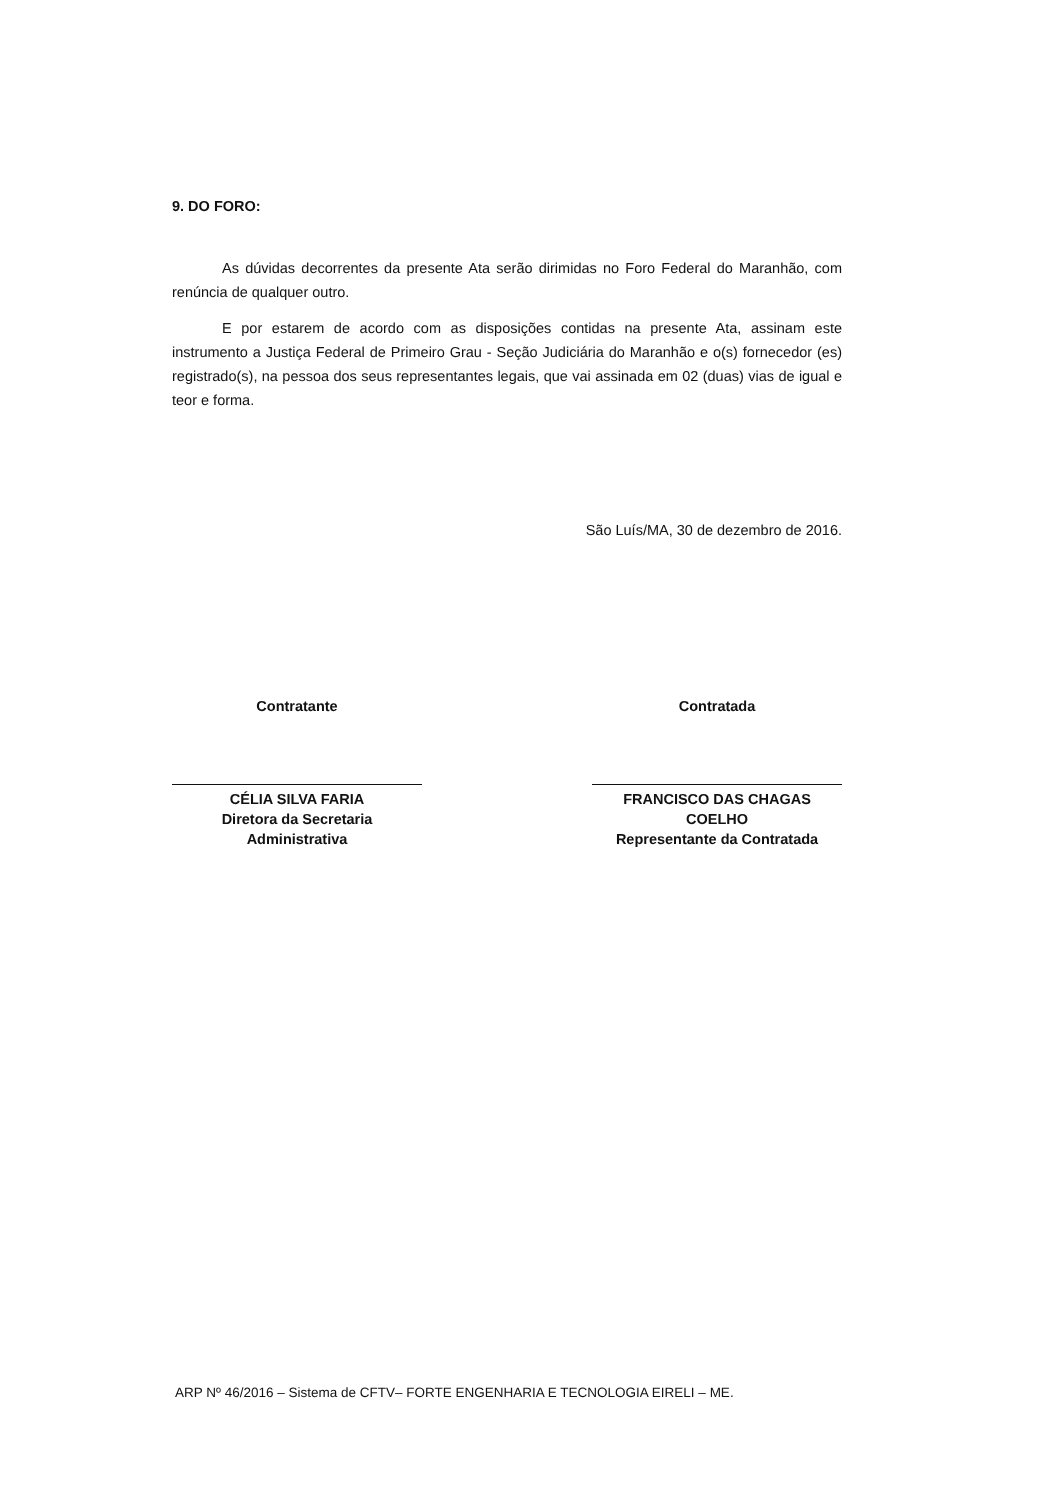9. DO FORO:
As dúvidas decorrentes da presente Ata serão dirimidas no Foro Federal do Maranhão, com renúncia de qualquer outro.
E por estarem de acordo com as disposições contidas na presente Ata, assinam este instrumento a Justiça Federal de Primeiro Grau - Seção Judiciária do Maranhão e o(s) fornecedor (es) registrado(s), na pessoa dos seus representantes legais, que vai assinada em 02 (duas) vias de igual e teor e forma.
São Luís/MA, 30 de dezembro de 2016.
Contratante
CÉLIA SILVA FARIA
Diretora da Secretaria Administrativa
Contratada
FRANCISCO DAS CHAGAS COELHO
Representante da Contratada
ARP Nº 46/2016 – Sistema de CFTV– FORTE ENGENHARIA E TECNOLOGIA EIRELI – ME.